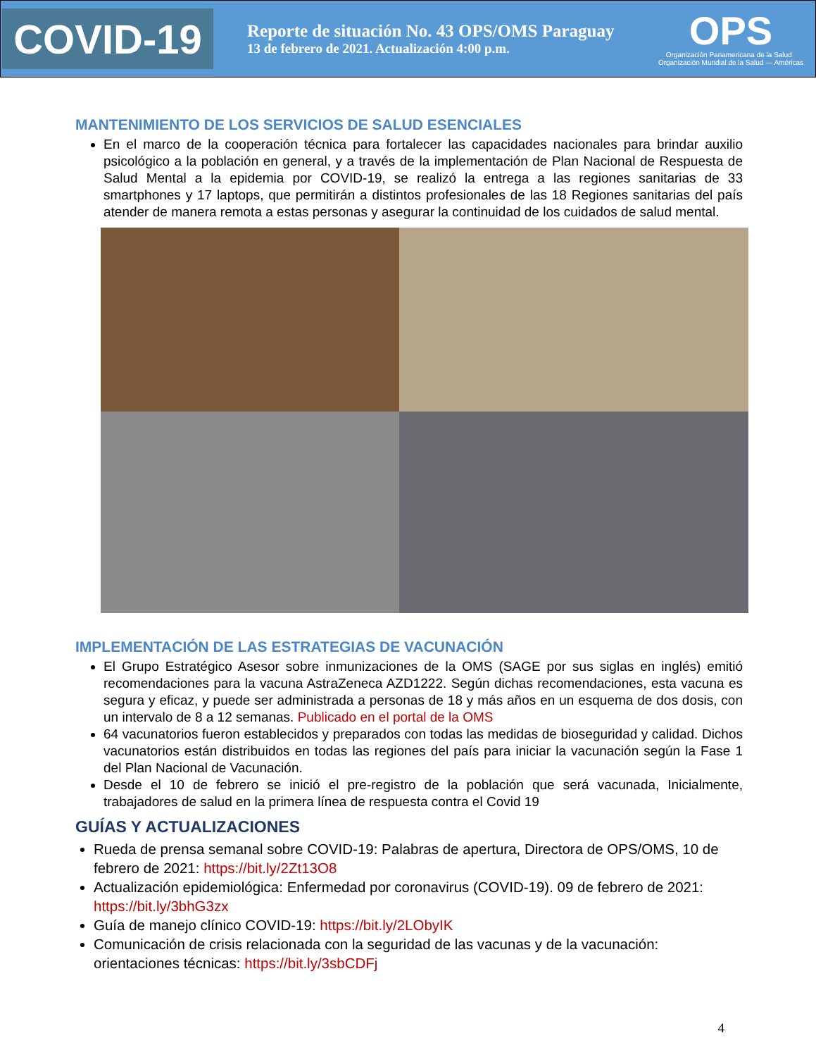COVID-19
Reporte de situación No. 43 OPS/OMS Paraguay
13 de febrero de 2021. Actualización 4:00 p.m.
OPS
Organización Panamericana de la Salud Organización Mundial de la Salud — Américas
MANTENIMIENTO DE LOS SERVICIOS DE SALUD ESENCIALES
En el marco de la cooperación técnica para fortalecer las capacidades nacionales para brindar auxilio psicológico a la población en general, y a través de la implementación de Plan Nacional de Respuesta de Salud Mental a la epidemia por COVID-19, se realizó la entrega a las regiones sanitarias de 33 smartphones y 17 laptops, que permitirán a distintos profesionales de las 18 Regiones sanitarias del país atender de manera remota a estas personas y asegurar la continuidad de los cuidados de salud mental.
IMPLEMENTACIÓN DE LAS ESTRATEGIAS DE VACUNACIÓN
El Grupo Estratégico Asesor sobre inmunizaciones de la OMS (SAGE por sus siglas en inglés) emitió recomendaciones para la vacuna AstraZeneca AZD1222. Según dichas recomendaciones, esta vacuna es segura y eficaz, y puede ser administrada a personas de 18 y más años en un esquema de dos dosis, con un intervalo de 8 a 12 semanas. Publicado en el portal de la OMS
64 vacunatorios fueron establecidos y preparados con todas las medidas de bioseguridad y calidad. Dichos vacunatorios están distribuidos en todas las regiones del país para iniciar la vacunación según la Fase 1 del Plan Nacional de Vacunación.
Desde el 10 de febrero se inició el pre-registro de la población que será vacunada, Inicialmente, trabajadores de salud en la primera línea de respuesta contra el Covid 19
GUÍAS Y ACTUALIZACIONES
Rueda de prensa semanal sobre COVID-19: Palabras de apertura, Directora de OPS/OMS, 10 de febrero de 2021: https://bit.ly/2Zt13O8
Actualización epidemiológica: Enfermedad por coronavirus (COVID-19). 09 de febrero de 2021: https://bit.ly/3bhG3zx
Guía de manejo clínico COVID-19: https://bit.ly/2LObyIK
Comunicación de crisis relacionada con la seguridad de las vacunas y de la vacunación: orientaciones técnicas: https://bit.ly/3sbCDFj
4